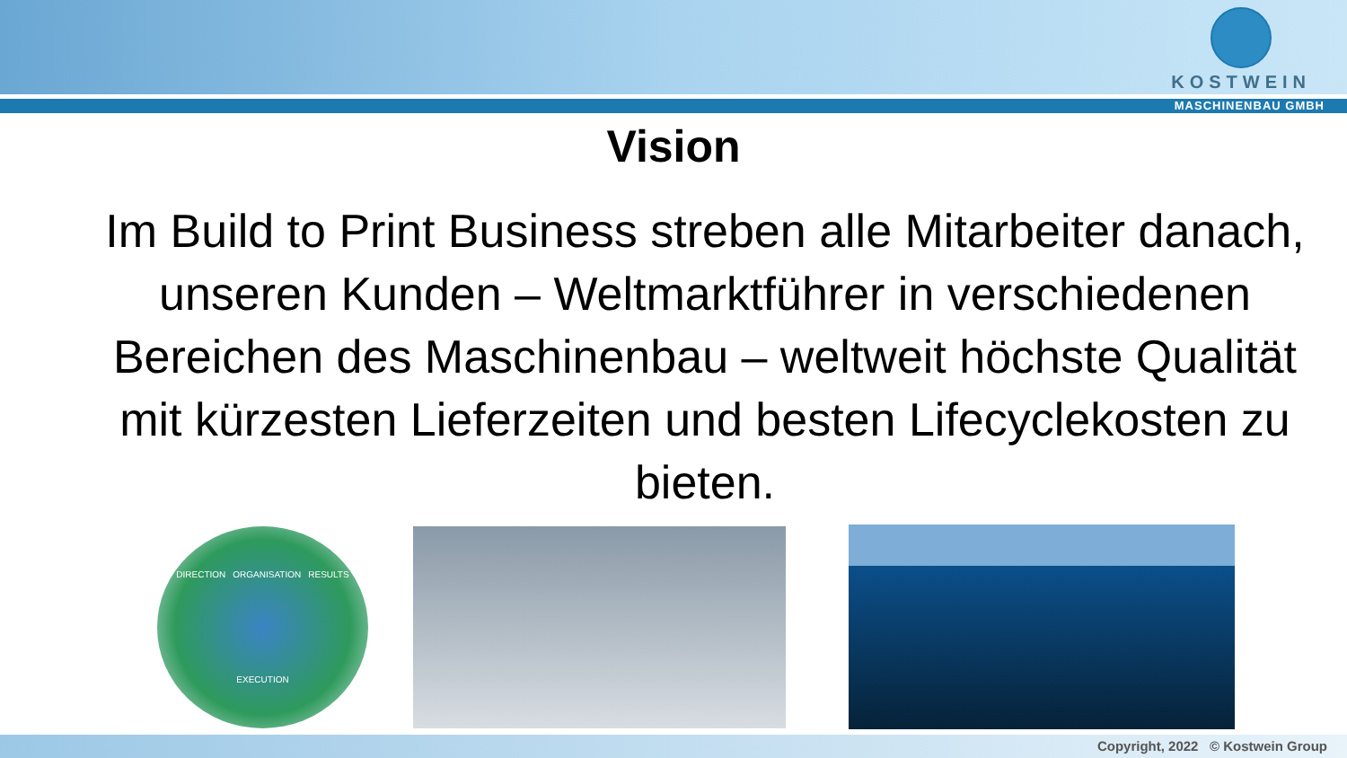KOSTWEIN
MASCHINENBAU GMBH
Vision
Im Build to Print Business streben alle Mitarbeiter danach, unseren Kunden – Weltmarktführer in verschiedenen Bereichen des Maschinenbau – weltweit höchste Qualität mit kürzesten Lieferzeiten und besten Lifecyclekosten zu bieten.
DIRECTION ORGANISATION RESULTS EXECUTION
Copyright, 2022 © Kostwein Group